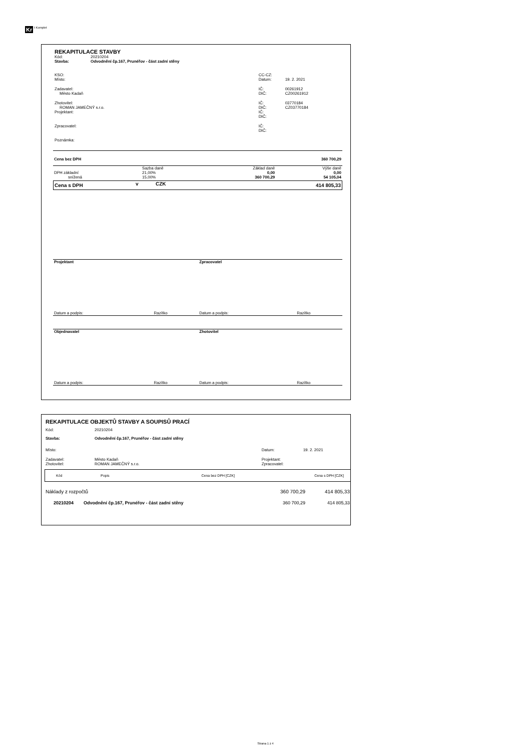Kr t Komplet
REKAPITULACE STAVBY
| Kód: | 20210204 |
| Stavba: | Odvodnění čp.167, Prunéřov - část zadní stěny |
| KSO: | | CC-CZ: | |
| Místo: | | Datum: | 19. 2. 2021 |
| Zadavatel: | | IČ: | 00261912 |
| Město Kadaň | | DIČ: | CZ00261912 |
| Zhotovitel: | | IČ: | 03770184 |
| ROMAN JAMEČNÝ s.r.o. | | DIČ: | CZ03770184 |
| Projektant: | | IČ: | |
| | | DIČ: | |
| Zpracovatel: | | IČ: | |
| | | DIČ: | |
| Poznámka: | | | |
| Cena bez DPH | | | 360 700,29 |
| | Sazba daně | Základ daně | Výše daně |
| DPH základní | 21,00% | 0,00 | 0,00 |
| snížená | 15,00% | 360 700,29 | 54 105,04 |
| Cena s DPH | v | CZK | 414 805,33 |
| Projektant | | Zpracovatel | |
| Datum a podpis: | Razítko | Datum a podpis: | Razítko |
| Objednavatel | | Zhotovitel | |
| Datum a podpis: | Razítko | Datum a podpis: | Razítko |
REKAPITULACE OBJEKTŮ STAVBY A SOUPISŮ PRACÍ
| Kód: | 20210204 | | |
| Stavba: | Odvodnění čp.167, Prunéřov - část zadní stěny | | |
| Místo: | | Datum: | 19. 2. 2021 |
| Zadavatel: | Město Kadaň | Projektant: | |
| Zhotovitel: | ROMAN JAMEČNÝ s.r.o. | Zpracovatel: | |
| Kód | Popis | Cena bez DPH [CZK] | Cena s DPH [CZK] |
| --- | --- | --- | --- |
| Náklady z rozpočtů | | 360 700,29 | 414 805,33 |
| 20210204 | Odvodnění čp.167, Prunéřov - část zadní stěny | 360 700,29 | 414 805,33 |
Strana 1 z 4